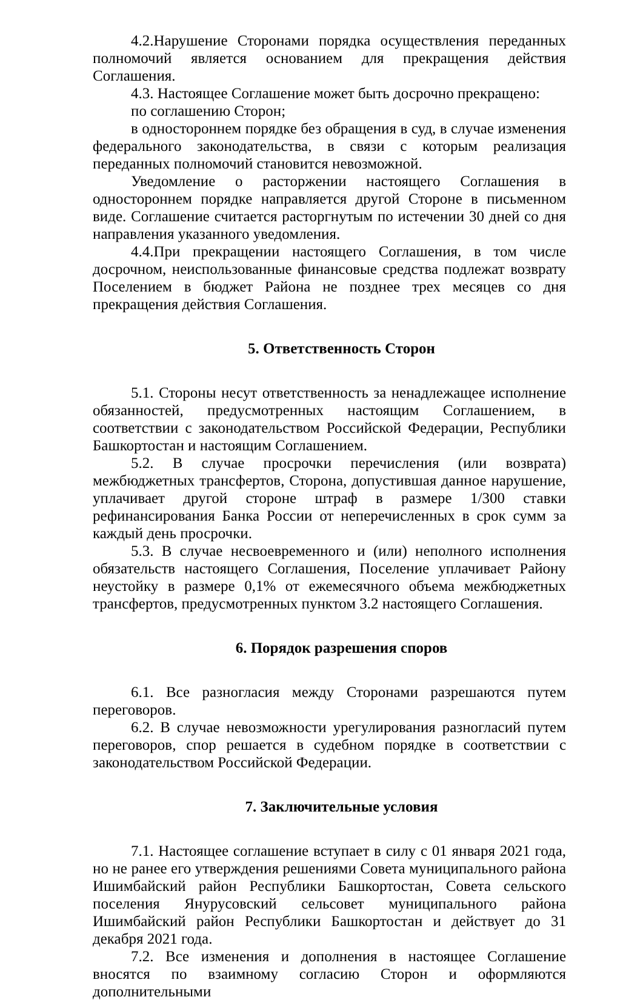4.2.Нарушение Сторонами порядка осуществления переданных полномочий является основанием для прекращения действия Соглашения.
4.3. Настоящее Соглашение может быть досрочно прекращено:
по соглашению Сторон;
в одностороннем порядке без обращения в суд, в случае изменения федерального законодательства, в связи с которым реализация переданных полномочий становится невозможной.
Уведомление о расторжении настоящего Соглашения в одностороннем порядке направляется другой Стороне в письменном виде. Соглашение считается расторгнутым по истечении 30 дней со дня направления указанного уведомления.
4.4.При прекращении настоящего Соглашения, в том числе досрочном, неиспользованные финансовые средства подлежат возврату Поселением в бюджет Района не позднее трех месяцев со дня прекращения действия Соглашения.
5. Ответственность Сторон
5.1. Стороны несут ответственность за ненадлежащее исполнение обязанностей, предусмотренных настоящим Соглашением, в соответствии с законодательством Российской Федерации, Республики Башкортостан и настоящим Соглашением.
5.2. В случае просрочки перечисления (или возврата) межбюджетных трансфертов, Сторона, допустившая данное нарушение, уплачивает другой стороне штраф в размере 1/300 ставки рефинансирования Банка России от неперечисленных в срок сумм за каждый день просрочки.
5.3. В случае несвоевременного и (или) неполного исполнения обязательств настоящего Соглашения, Поселение уплачивает Району неустойку в размере 0,1% от ежемесячного объема межбюджетных трансфертов, предусмотренных пунктом 3.2 настоящего Соглашения.
6. Порядок разрешения споров
6.1. Все разногласия между Сторонами разрешаются путем переговоров.
6.2. В случае невозможности урегулирования разногласий путем переговоров, спор решается в судебном порядке в соответствии с законодательством Российской Федерации.
7. Заключительные условия
7.1. Настоящее соглашение вступает в силу с 01 января 2021 года, но не ранее его утверждения решениями Совета муниципального района Ишимбайский район Республики Башкортостан, Совета сельского поселения Янурусовский сельсовет муниципального района Ишимбайский район Республики Башкортостан и действует до 31 декабря 2021 года.
7.2. Все изменения и дополнения в настоящее Соглашение вносятся по взаимному согласию Сторон и оформляются дополнительными